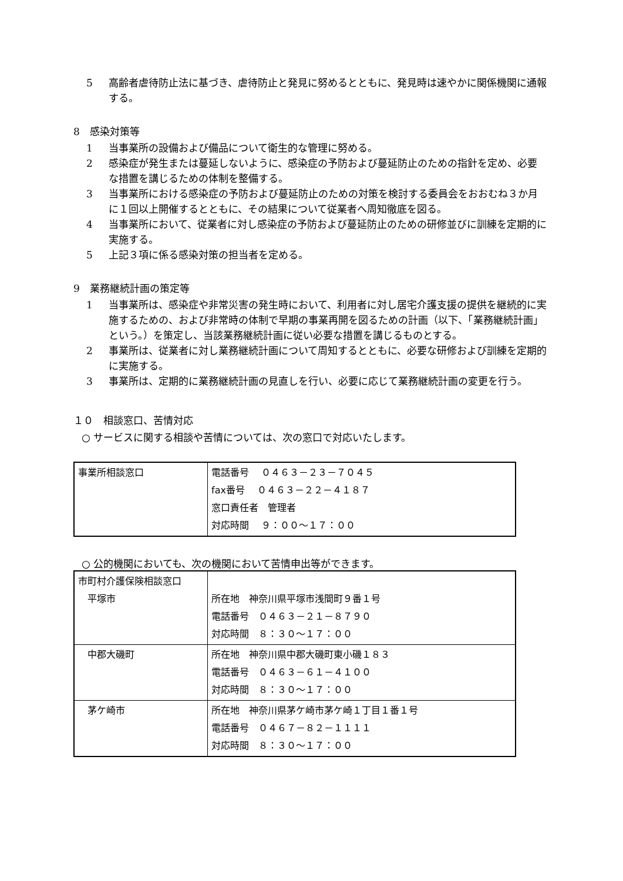5 高齢者虐待防止法に基づき、虐待防止と発見に努めるとともに、発見時は速やかに関係機関に通報する。
8　感染対策等
1 当事業所の設備および備品について衛生的な管理に努める。
2 感染症が発生または蔓延しないように、感染症の予防および蔓延防止のための指針を定め、必要な措置を講じるための体制を整備する。
3 当事業所における感染症の予防および蔓延防止のための対策を検討する委員会をおおむね３か月に１回以上開催するとともに、その結果について従業者へ周知徹底を図る。
4 当事業所において、従業者に対し感染症の予防および蔓延防止のための研修並びに訓練を定期的に実施する。
5 上記３項に係る感染対策の担当者を定める。
9　業務継続計画の策定等
1 当事業所は、感染症や非常災害の発生時において、利用者に対し居宅介護支援の提供を継続的に実施するための、および非常時の体制で早期の事業再開を図るための計画（以下、「業務継続計画」という。）を策定し、当該業務継続計画に従い必要な措置を講じるものとする。
2 事業所は、従業者に対し業務継続計画について周知するとともに、必要な研修および訓練を定期的に実施する。
3 事業所は、定期的に業務継続計画の見直しを行い、必要に応じて業務継続計画の変更を行う。
１０　相談窓口、苦情対応
○ サービスに関する相談や苦情については、次の窓口で対応いたします。
| 事業所相談窓口 | 電話番号 ０４６３－２３－７０４５ fax番号 ０４６３－２２－４１８７ 窓口責任者 管理者 対応時間 ９：００～１７：００ |
○ 公的機関においても、次の機関において苦情申出等ができます。
| 市町村介護保険相談窓口 平塚市 | 所在地 神奈川県平塚市浅間町９番１号 電話番号 ０４６３－２１－８７９０ 対応時間 ８：３０～１７：００ |
| 中郡大磯町 | 所在地 神奈川県中郡大磯町東小磯１８３ 電話番号 ０４６３－６１－４１００ 対応時間 ８：３０～１７：００ |
| 茅ケ崎市 | 所在地 神奈川県茅ケ崎市茅ケ崎１丁目１番１号 電話番号 ０４６７－８２－１１１１ 対応時間 ８：３０～１７：００ |